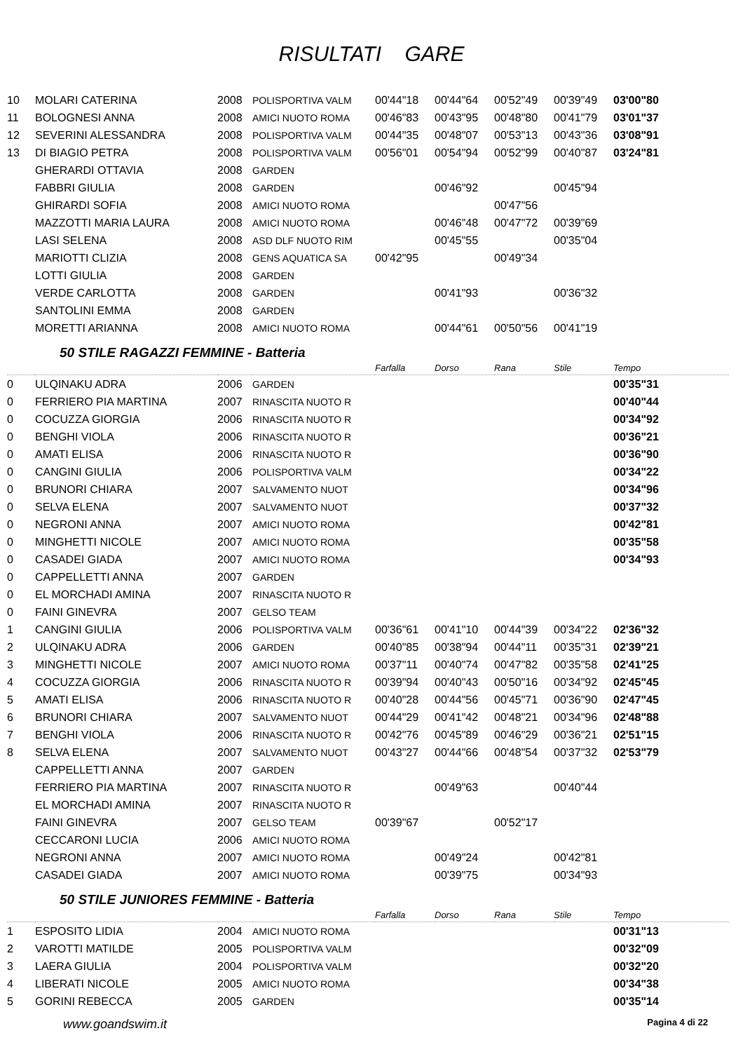RISULTATI GARE
| 10 | MOLARI CATERINA | 2008 | POLISPORTIVA VALM | 00'44"18 | 00'44"64 | 00'52"49 | 00'39"49 | 03'00"80 |
| 11 | BOLOGNESI ANNA | 2008 | AMICI NUOTO ROMA | 00'46"83 | 00'43"95 | 00'48"80 | 00'41"79 | 03'01"37 |
| 12 | SEVERINI ALESSANDRA | 2008 | POLISPORTIVA VALM | 00'44"35 | 00'48"07 | 00'53"13 | 00'43"36 | 03'08"91 |
| 13 | DI BIAGIO PETRA | 2008 | POLISPORTIVA VALM | 00'56"01 | 00'54"94 | 00'52"99 | 00'40"87 | 03'24"81 |
| | GHERARDI OTTAVIA | 2008 | GARDEN | | | | | |
| | FABBRI GIULIA | 2008 | GARDEN | | 00'46"92 | | 00'45"94 | |
| | GHIRARDI SOFIA | 2008 | AMICI NUOTO ROMA | | | 00'47"56 | | |
| | MAZZOTTI MARIA LAURA | 2008 | AMICI NUOTO ROMA | | 00'46"48 | 00'47"72 | 00'39"69 | |
| | LASI SELENA | 2008 | ASD DLF NUOTO RIM | | 00'45"55 | | 00'35"04 | |
| | MARIOTTI CLIZIA | 2008 | GENS AQUATICA SA | 00'42"95 | | 00'49"34 | | |
| | LOTTI GIULIA | 2008 | GARDEN | | | | | |
| | VERDE CARLOTTA | 2008 | GARDEN | | 00'41"93 | | 00'36"32 | |
| | SANTOLINI EMMA | 2008 | GARDEN | | | | | |
| | MORETTI ARIANNA | 2008 | AMICI NUOTO ROMA | | 00'44"61 | 00'50"56 | 00'41"19 | |
50 STILE RAGAZZI FEMMINE - Batteria
| | | | | Farfalla | Dorso | Rana | Stile | Tempo |
| --- | --- | --- | --- | --- | --- | --- | --- | --- |
| 0 | ULQINAKU ADRA | 2006 | GARDEN | | | | | 00'35"31 |
| 0 | FERRIERO PIA MARTINA | 2007 | RINASCITA NUOTO R | | | | | 00'40"44 |
| 0 | COCUZZA GIORGIA | 2006 | RINASCITA NUOTO R | | | | | 00'34"92 |
| 0 | BENGHI VIOLA | 2006 | RINASCITA NUOTO R | | | | | 00'36"21 |
| 0 | AMATI ELISA | 2006 | RINASCITA NUOTO R | | | | | 00'36"90 |
| 0 | CANGINI GIULIA | 2006 | POLISPORTIVA VALM | | | | | 00'34"22 |
| 0 | BRUNORI CHIARA | 2007 | SALVAMENTO NUOT | | | | | 00'34"96 |
| 0 | SELVA ELENA | 2007 | SALVAMENTO NUOT | | | | | 00'37"32 |
| 0 | NEGRONI ANNA | 2007 | AMICI NUOTO ROMA | | | | | 00'42"81 |
| 0 | MINGHETTI NICOLE | 2007 | AMICI NUOTO ROMA | | | | | 00'35"58 |
| 0 | CASADEI GIADA | 2007 | AMICI NUOTO ROMA | | | | | 00'34"93 |
| 0 | CAPPELLETTI ANNA | 2007 | GARDEN | | | | | |
| 0 | EL MORCHADI AMINA | 2007 | RINASCITA NUOTO R | | | | | |
| 0 | FAINI GINEVRA | 2007 | GELSO TEAM | | | | | |
| 1 | CANGINI GIULIA | 2006 | POLISPORTIVA VALM | 00'36"61 | 00'41"10 | 00'44"39 | 00'34"22 | 02'36"32 |
| 2 | ULQINAKU ADRA | 2006 | GARDEN | 00'40"85 | 00'38"94 | 00'44"11 | 00'35"31 | 02'39"21 |
| 3 | MINGHETTI NICOLE | 2007 | AMICI NUOTO ROMA | 00'37"11 | 00'40"74 | 00'47"82 | 00'35"58 | 02'41"25 |
| 4 | COCUZZA GIORGIA | 2006 | RINASCITA NUOTO R | 00'39"94 | 00'40"43 | 00'50"16 | 00'34"92 | 02'45"45 |
| 5 | AMATI ELISA | 2006 | RINASCITA NUOTO R | 00'40"28 | 00'44"56 | 00'45"71 | 00'36"90 | 02'47"45 |
| 6 | BRUNORI CHIARA | 2007 | SALVAMENTO NUOT | 00'44"29 | 00'41"42 | 00'48"21 | 00'34"96 | 02'48"88 |
| 7 | BENGHI VIOLA | 2006 | RINASCITA NUOTO R | 00'42"76 | 00'45"89 | 00'46"29 | 00'36"21 | 02'51"15 |
| 8 | SELVA ELENA | 2007 | SALVAMENTO NUOT | 00'43"27 | 00'44"66 | 00'48"54 | 00'37"32 | 02'53"79 |
| | CAPPELLETTI ANNA | 2007 | GARDEN | | | | | |
| | FERRIERO PIA MARTINA | 2007 | RINASCITA NUOTO R | | 00'49"63 | | 00'40"44 | |
| | EL MORCHADI AMINA | 2007 | RINASCITA NUOTO R | | | | | |
| | FAINI GINEVRA | 2007 | GELSO TEAM | 00'39"67 | | 00'52"17 | | |
| | CECCARONI LUCIA | 2006 | AMICI NUOTO ROMA | | | | | |
| | NEGRONI ANNA | 2007 | AMICI NUOTO ROMA | | 00'49"24 | | 00'42"81 | |
| | CASADEI GIADA | 2007 | AMICI NUOTO ROMA | | 00'39"75 | | 00'34"93 | |
50 STILE JUNIORES FEMMINE - Batteria
| | | | | Farfalla | Dorso | Rana | Stile | Tempo |
| --- | --- | --- | --- | --- | --- | --- | --- | --- |
| 1 | ESPOSITO LIDIA | 2004 | AMICI NUOTO ROMA | | | | | 00'31"13 |
| 2 | VAROTTI MATILDE | 2005 | POLISPORTIVA VALM | | | | | 00'32"09 |
| 3 | LAERA GIULIA | 2004 | POLISPORTIVA VALM | | | | | 00'32"20 |
| 4 | LIBERATI NICOLE | 2005 | AMICI NUOTO ROMA | | | | | 00'34"38 |
| 5 | GORINI REBECCA | 2005 | GARDEN | | | | | 00'35"14 |
www.goandswim.it Pagina 4 di 22